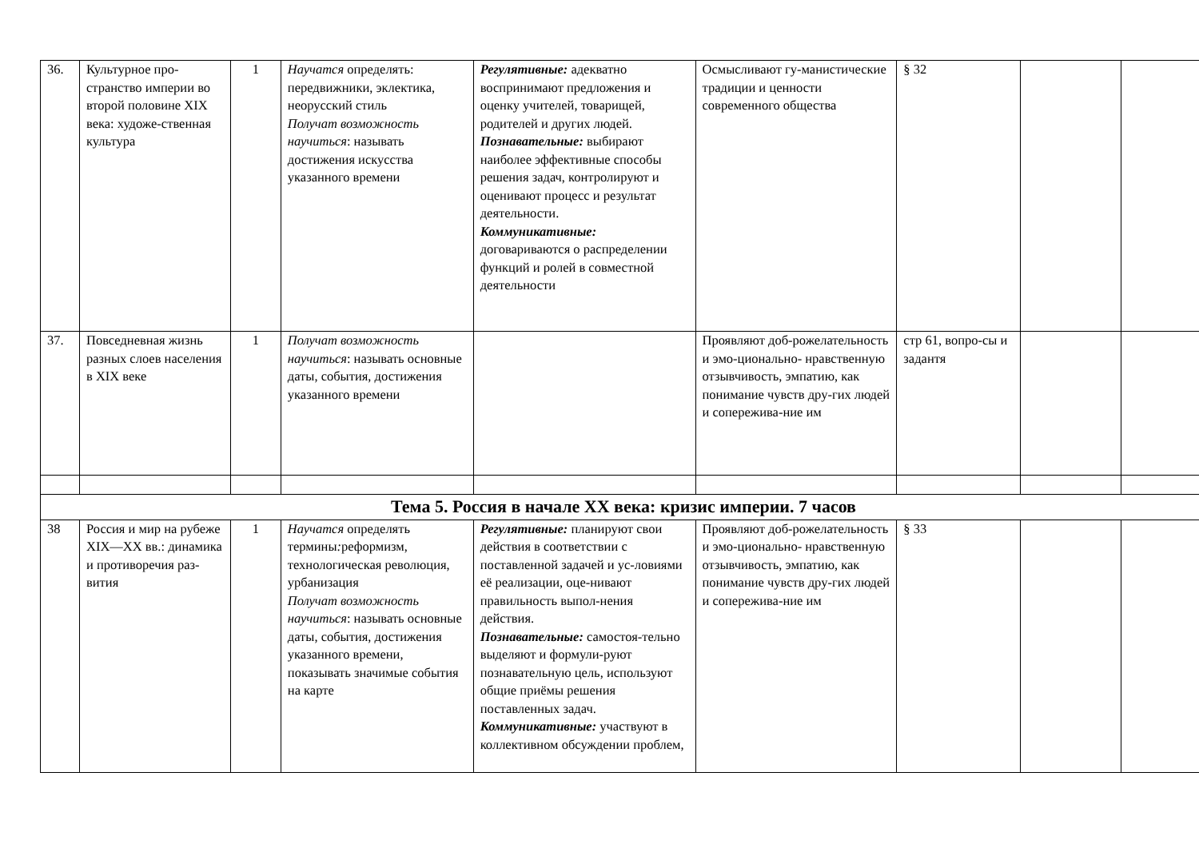| 36. | Культурное про-странство империи во второй половине XIX века: художе-ственная культура | 1 | Научатся определять: передвижники, эклектика, неорусский стиль Получат возможность научиться : называть достижения искусства указанного времени | Регулятивные: адекватно воспринимают предложения и оценку учителей, товарищей, родителей и других людей. Познавательные: выбирают наиболее эффективные способы решения задач, контролируют и оценивают процесс и результат деятельности. Коммуникативные: договариваются о распределении функций и ролей в совместной деятельности | Осмысливают гу-манистические традиции и ценности современного общества | § 32 | | |
| 37. | Повседневная жизнь разных слоев населения в XIX веке | 1 | Получат возможность научиться : называть основные даты, события, достижения указанного времени | | Проявляют доб-рожелательность и эмо-ционально- нравственную отзывчивость, эмпатию, как понимание чувств дру-гих людей и сопережива-ние им | стр 61, вопро-сы и задантя | | |
| Тема 5. Россия в начале XX века: кризис империи. 7 часов | | | | | | | | |
| 38 | Россия и мир на рубеже XIX—XX вв.: динамика и противоречия раз-вития | 1 | Научатся определять термины : реформизм, технологическая революция, урбанизация Получат возможность научиться : называть основные даты, события, достижения указанного времени, показывать значимые события на карте | Регулятивные: планируют свои действия в соответствии с поставленной задачей и ус-ловиями её реализации, оце-нивают правильность выпол-нения действия. Познавательные: самостоя-тельно выделяют и формули-руют познавательную цель, используют общие приёмы решения поставленных задач. Коммуникативные: участвуют в коллективном обсуждении проблем, | Проявляют доб-рожелательность и эмо-ционально- нравственную отзывчивость, эмпатию, как понимание чувств дру-гих людей и сопережива-ние им | § 33 | | |